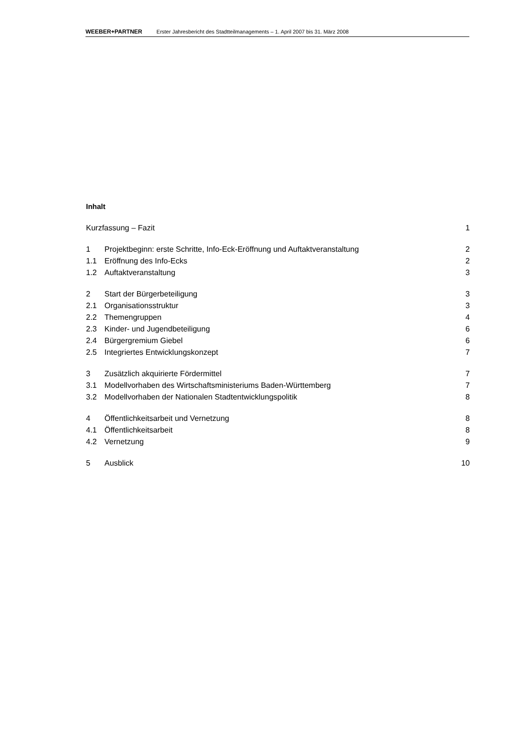WEEBER+PARTNER Erster Jahresbericht des Stadtteilmanagements – 1. April 2007 bis 31. März 2008
Inhalt
| Kurzfassung – Fazit | | 1 |
| 1 | Projektbeginn: erste Schritte, Info-Eck-Eröffnung und Auftaktveranstaltung | 2 |
| 1.1 | Eröffnung des Info-Ecks | 2 |
| 1.2 | Auftaktveranstaltung | 3 |
| 2 | Start der Bürgerbeteiligung | 3 |
| 2.1 | Organisationsstruktur | 3 |
| 2.2 | Themengruppen | 4 |
| 2.3 | Kinder- und Jugendbeteiligung | 6 |
| 2.4 | Bürgergremium Giebel | 6 |
| 2.5 | Integriertes Entwicklungskonzept | 7 |
| 3 | Zusätzlich akquirierte Fördermittel | 7 |
| 3.1 | Modellvorhaben des Wirtschaftsministeriums Baden-Württemberg | 7 |
| 3.2 | Modellvorhaben der Nationalen Stadtentwicklungspolitik | 8 |
| 4 | Öffentlichkeitsarbeit und Vernetzung | 8 |
| 4.1 | Öffentlichkeitsarbeit | 8 |
| 4.2 | Vernetzung | 9 |
| 5 | Ausblick | 10 |